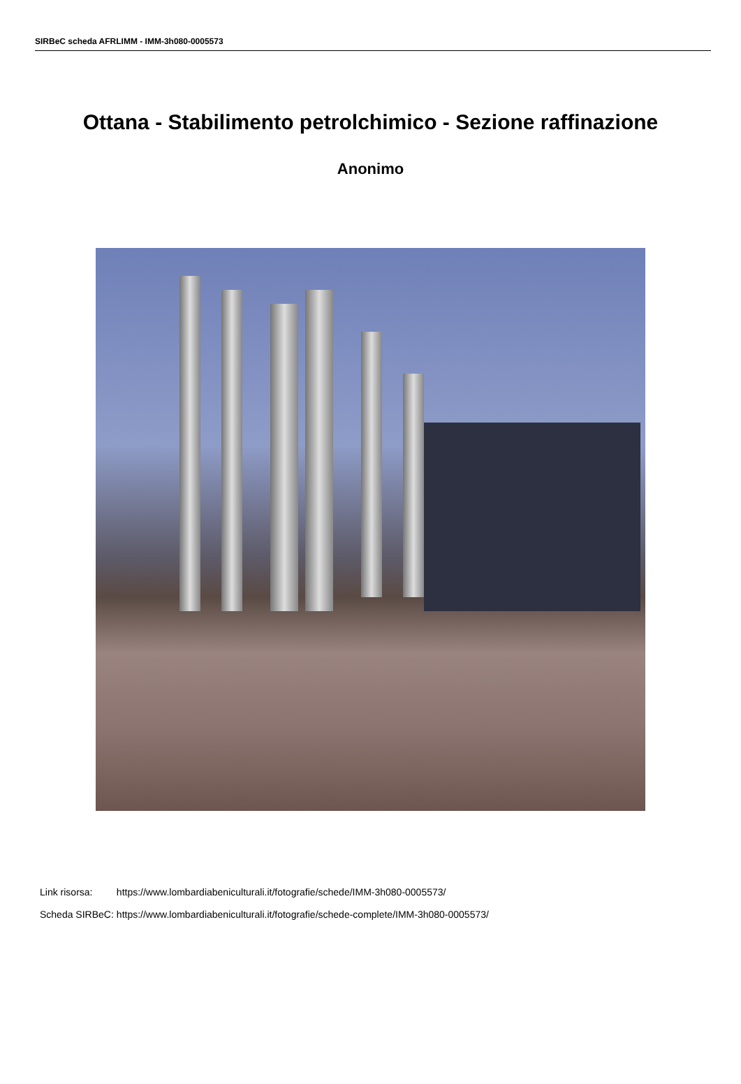SIRBeC scheda AFRLIMM - IMM-3h080-0005573
Ottana - Stabilimento petrolchimico - Sezione raffinazione
Anonimo
| Link risorsa: | https://www.lombardiabeniculturali.it/fotografie/schede/IMM-3h080-0005573/ |
| Scheda SIRBeC: | https://www.lombardiabeniculturali.it/fotografie/schede-complete/IMM-3h080-0005573/ |